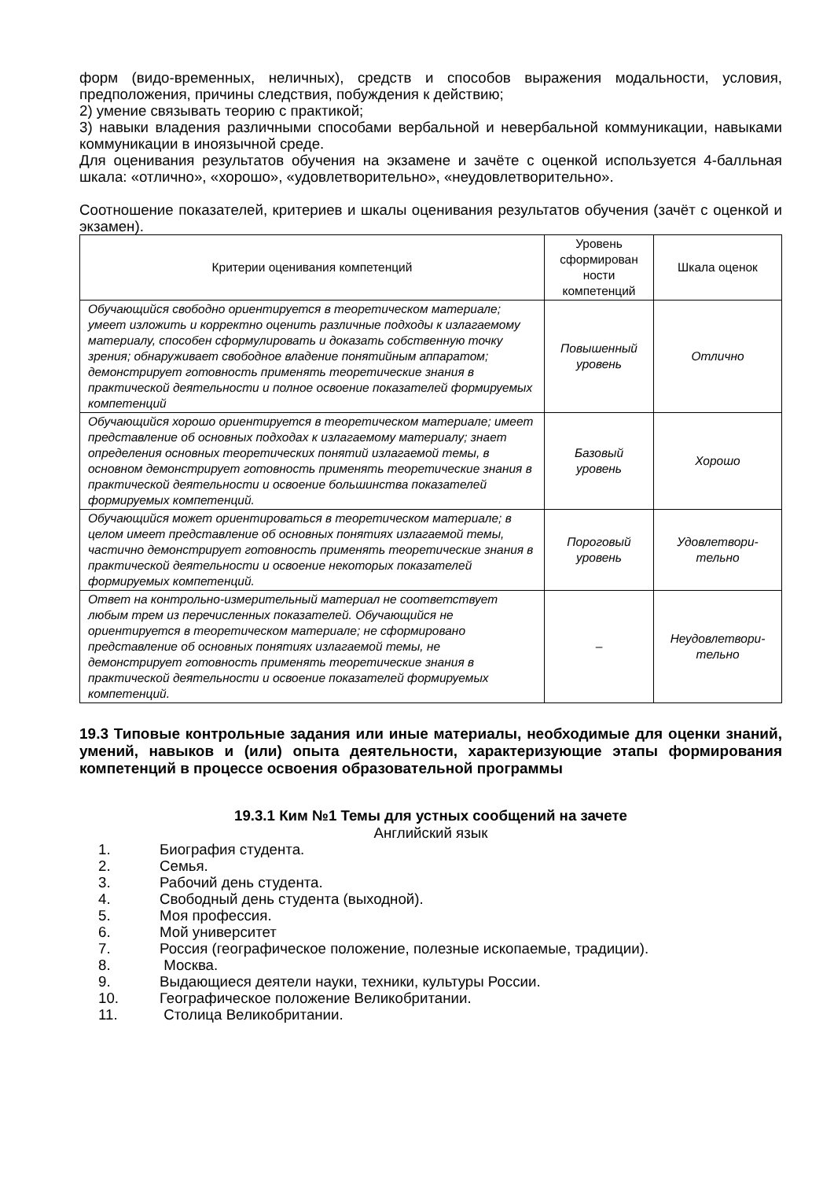форм (видо-временных, неличных), средств и способов выражения модальности, условия, предположения, причины следствия, побуждения к действию;
2) умение связывать теорию с практикой;
3) навыки владения различными способами вербальной и невербальной коммуникации, навыками коммуникации в иноязычной среде.
Для оценивания результатов обучения на экзамене и зачёте с оценкой используется 4-балльная шкала: «отлично», «хорошо», «удовлетворительно», «неудовлетворительно».
Соотношение показателей, критериев и шкалы оценивания результатов обучения (зачёт с оценкой и экзамен).
| Критерии оценивания компетенций | Уровень сформирован ности компетенций | Шкала оценок |
| --- | --- | --- |
| Обучающийся свободно ориентируется в теоретическом материале; умеет изложить и корректно оценить различные подходы к излагаемому материалу, способен сформулировать и доказать собственную точку зрения; обнаруживает свободное владение понятийным аппаратом; демонстрирует готовность применять теоретические знания в практической деятельности и полное освоение показателей формируемых компетенций | Повышенный уровень | Отлично |
| Обучающийся хорошо ориентируется в теоретическом материале; имеет представление об основных подходах к излагаемому материалу; знает определения основных теоретических понятий излагаемой темы, в основном демонстрирует готовность применять теоретические знания в практической деятельности и освоение большинства показателей формируемых компетенций. | Базовый уровень | Хорошо |
| Обучающийся может ориентироваться в теоретическом материале; в целом имеет представление об основных понятиях излагаемой темы, частично демонстрирует готовность применять теоретические знания в практической деятельности и освоение некоторых показателей формируемых компетенций. | Пороговый уровень | Удовлетвори-тельно |
| Ответ на контрольно-измерительный материал не соответствует любым трем из перечисленных показателей. Обучающийся не ориентируется в теоретическом материале; не сформировано представление об основных понятиях излагаемой темы, не демонстрирует готовность применять теоретические знания в практической деятельности и освоение показателей формируемых компетенций. | – | Неудовлетвори-тельно |
19.3 Типовые контрольные задания или иные материалы, необходимые для оценки знаний, умений, навыков и (или) опыта деятельности, характеризующие этапы формирования компетенций в процессе освоения образовательной программы
19.3.1 Ким №1 Темы для устных сообщений на зачете
Английский язык
1. Биография студента.
2. Семья.
3. Рабочий день студента.
4. Свободный день студента (выходной).
5. Моя профессия.
6. Мой университет
7. Россия (географическое положение, полезные ископаемые, традиции).
8. Москва.
9. Выдающиеся деятели науки, техники, культуры России.
10. Географическое положение Великобритании.
11. Столица Великобритании.